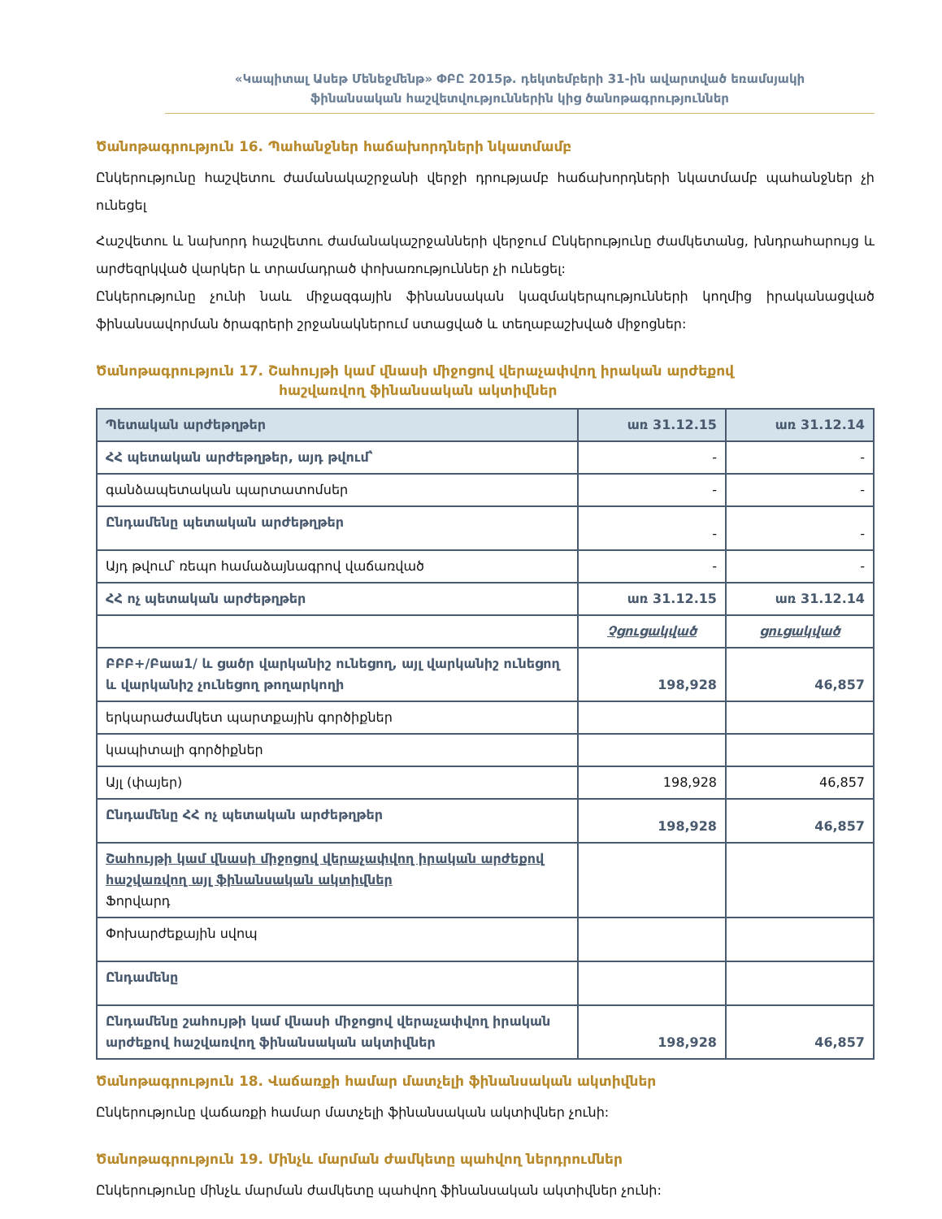«Կապիտալ Ասեթ Մենեջմենթ» ՓԲԸ 2015թ. դեկտեմբերի 31-ին ավարտված եռամսյակի
ֆինանսական հաշվետվություններին կից ծանոթագրություններ
Ծանոթագրություն 16. Պահանջներ հաճախորդների նկատմամբ
Ընկերությունը հաշվետու ժամանակաշրջանի վերջի դրությամբ հաճախորդների նկատմամբ պահանջներ չի ունեցել
Հաշվետու և նախորդ հաշվետու ժամանակաշրջանների վերջում Ընկերությունը ժամկետանց, խնդրահարույց և արժեզրկված վարկեր և տրամադրած փոխառություններ չի ունեցել:
Ընկերությունը չունի նաև միջազգային ֆինանսական կազմակերպությունների կողմից իրականացված ֆինանսավորման ծրագրերի շրջանակներում ստացված և տեղաբաշխված միջոցներ:
Ծանոթագրություն 17. Շահույթի կամ վնասի միջոցով վերաչափվող իրական արժեքով
հաշվառվող ֆինանսական ակտիվներ
| Պետական արժեթղթեր | առ 31.12.15 | առ 31.12.14 |
| --- | --- | --- |
| ՀՀ պետական արժեթղթեր, այդ թվում՝ | - | - |
| գանձապետական պարտատոմսեր | - | - |
| Ընդամենը պետական արժեթղթեր | - | - |
| Այդ թվում՝ ռեպո համաձայնագրով վաճառված | - | - |
| ՀՀ ոչ պետական արժեթղթեր | առ 31.12.15 | առ 31.12.14 |
| | Չցուցակված | ցուցակված |
| ԲԲԲ+/Բաա1/ և ցածր վարկանիշ ունեցող, այլ վարկանիշ ունեցող և վարկանիշ չունեցող թողարկողի | 198,928 | 46,857 |
| երկարաժամկետ պարտքային գործիքներ | | |
| կապիտալի գործիքներ | | |
| Այլ (փայեր) | 198,928 | 46,857 |
| Ընդամենը ՀՀ ոչ պետական արժեթղթեր | 198,928 | 46,857 |
| Շահույթի կամ վնասի միջոցով վերաչափվող իրական արժեքով հաշվառվող այլ ֆինանսական ակտիվներ Ֆորվարդ | | |
| Փոխարժեքային սվոպ | | |
| Ընդամենը | | |
| Ընդամենը շահույթի կամ վնասի միջոցով վերաչափվող իրական արժեքով հաշվառվող ֆինանսական ակտիվներ | 198,928 | 46,857 |
Ծանոթագրություն 18. Վաճառքի համար մատչելի ֆինանսական ակտիվներ
Ընկերությունը վաճառքի համար մատչելի ֆինանսական ակտիվներ չունի:
Ծանոթագրություն 19. Մինչև մարման ժամկետը պահվող ներդրումներ
Ընկերությունը մինչև մարման ժամկետը պահվող ֆինանսական ակտիվներ չունի: